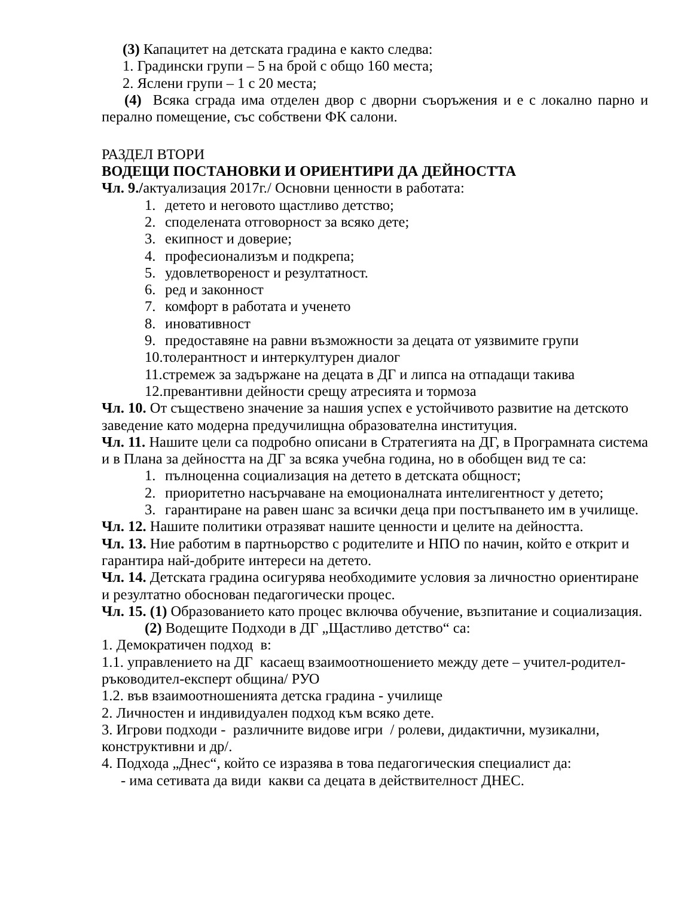(3) Капацитет на детската градина е както следва:
1. Градински групи – 5 на брой с общо 160 места;
2. Яслени групи – 1 с 20 места;
(4) Всяка сграда има отделен двор с дворни съоръжения и е с локално парно и перално помещение, със собствени ФК салони.
РАЗДЕЛ ВТОРИ
ВОДЕЩИ ПОСТАНОВКИ И ОРИЕНТИРИ ДА ДЕЙНОСТТА
Чл. 9./актуализация 2017г./ Основни ценности в работата:
1. детето и неговото щастливо детство;
2. споделената отговорност за всяко дете;
3. екипност и доверие;
4. професионализъм и подкрепа;
5. удовлетвореност и резултатност.
6. ред и законност
7. комфорт в работата и ученето
8. иновативност
9. предоставяне на равни възможности за децата от уязвимите групи
10. толерантност и интеркултурен диалог
11. стремеж за задържане на децата в ДГ и липса на отпадащи такива
12. превантивни дейности срещу атресията и тормоза
Чл. 10. От съществено значение за нашия успех е устойчивото развитие на детското заведение като модерна предучилищна образователна институция.
Чл. 11. Нашите цели са подробно описани в Стратегията на ДГ, в Програмната система и в Плана за дейността на ДГ за всяка учебна година, но в обобщен вид те са:
1. пълноценна социализация на детето в детската общност;
2. приоритетно насърчаване на емоционалната интелигентност у детето;
3. гарантиране на равен шанс за всички деца при постъпването им в училище.
Чл. 12. Нашите политики отразяват нашите ценности и целите на дейността.
Чл. 13. Ние работим в партньорство с родителите и НПО по начин, който е открит и гарантира най-добрите интереси на детето.
Чл. 14. Детската градина осигурява необходимите условия за личностно ориентиране и резултатно обоснован педагогически процес.
Чл. 15. (1) Образованието като процес включва обучение, възпитание и социализация.
(2) Водещите Подходи в ДГ „Щастливо детство“ са:
1. Демократичен подход в:
1.1. управлението на ДГ касаещ взаимоотношението между дете – учител-родител-ръководител-експерт община/ РУО
1.2. във взаимоотношенията детска градина - училище
2. Личностен и индивидуален подход към всяко дете.
3. Игрови подходи - различните видове игри / ролеви, дидактични, музикални, конструктивни и др/.
4. Подхода „Днес“, който се изразява в това педагогическия специалист да:
- има сетивата да види какви са децата в действителност ДНЕС.